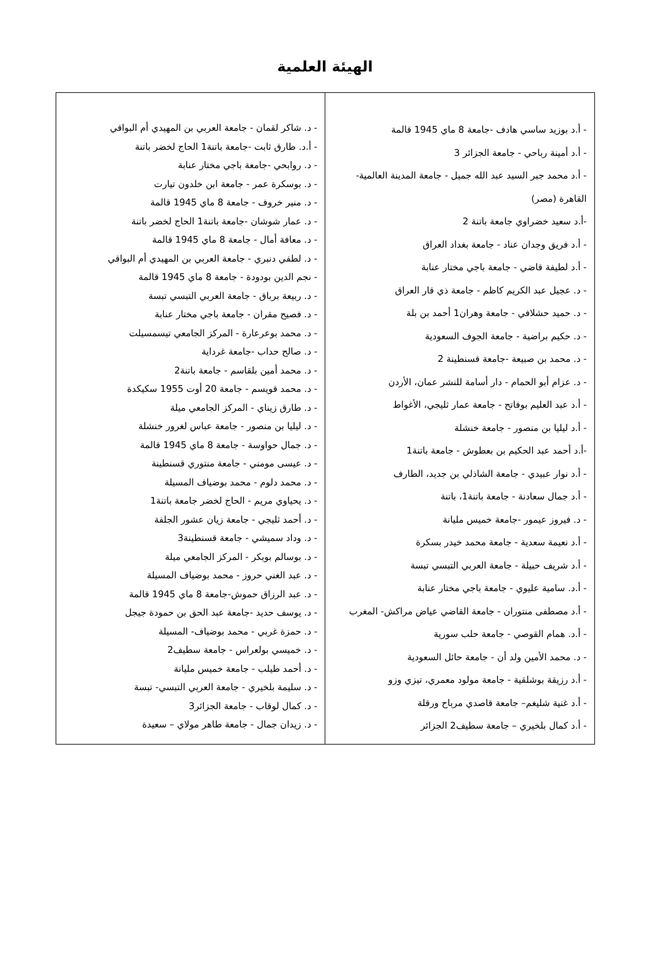الهيئة العلمية
| - أ.د بوزيد ساسي هادف -جامعة 8 ماي 1945 قالمة - أ.د أمينة رباحي - جامعة الجزائر 3 - أ.د محمد جبر السيد عبد الله جميل - جامعة المدينة العالمية- القاهرة (مصر) -أ.د سعيد خضراوي جامعة باتنة 2 - أ.د فريق وجدان عناد - جامعة بغداد العراق - أ.د لطيفة قاضي - جامعة باجي مختار عنابة - د. عجيل عبد الكريم كاظم - جامعة ذي قار العراق - د. حميد حشلافي - جامعة وهران1 أحمد بن بلة - د. حكيم براضية - جامعة الجوف السعودية - د. محمد بن صبيعة -جامعة قسنطينة 2 - د. عزام أبو الحمام - دار أسامة للنشر عمان، الأردن - أ.د عبد العليم بوفاتح - جامعة عمار ثليجي، الأغواط - أ.د ليليا بن منصور - جامعة خنشلة -أ.د أحمد عبد الحكيم بن بعطوش - جامعة باتنة1 - أ.د نوار عبيدي - جامعة الشاذلي بن جديد، الطارف - أ.د جمال سعادنة - جامعة باتنة1، باتنة - د. فيروز عيمور -جامعة خميس مليانة - أ.د نعيمة سعدية - جامعة محمد خيدر بسكرة - أ.د شريف حبيلة - جامعة العربي التبسي تبسة - أ.د. سامية عليوي - جامعة باجي مختار عنابة - أ.د مصطفى منتوران - جامعة القاضي عياض مراكش- المغرب - أ.د. همام القوصي - جامعة حلب سورية - د. محمد الأمين ولد أن - جامعة حائل السعودية - أ.د رزيقة بوشلقية - جامعة مولود معمري، تيزي وزو - أ.د غنية شليغم– جامعة قاصدي مرباح ورقلة - أ.د كمال بلخيري – جامعة سطيف2 الجزائر | - د. شاكر لقمان - جامعة العربي بن المهيدي أم البواقي - أ.د. طارق ثابت -جامعة باتنة1 الحاج لخضر باتنة - د. روابحي -جامعة باجي مختار عنابة - د. بوسكرة عمر - جامعة ابن خلدون تيارت - د. منير خروف - جامعة 8 ماي 1945 قالمة - د. عمار شوشان -جامعة باتنة1 الحاج لخضر باتنة - د. معافة أمال - جامعة 8 ماي 1945 قالمة - د. لطفي دنبري - جامعة العربي بن المهيدي أم البواقي - نجم الدين بودودة - جامعة 8 ماي 1945 قالمة - د. ربيعة برباق - جامعة العربي التبسي تبسة - د. فصيح مقران - جامعة باجي مختار عنابة - د. محمد بوعرعارة - المركز الجامعي تيسمسيلت - د. صالح حداب -جامعة غرداية - د. محمد أمين بلقاسم - جامعة باتنة2 - د. محمد قويسم - جامعة 20 أوت 1955 سكيكدة - د. طارق زيناي - المركز الجامعي ميلة - د. ليليا بن منصور - جامعة عباس لغرور خنشلة - د. جمال حواوسة - جامعة 8 ماي 1945 قالمة - د. عيسى مومني - جامعة منتوري قسنطينة - د. محمد دلوم - محمد بوضياف المسيلة - د. يحياوي مريم - الحاج لخضر جامعة باتنة1 - د. أحمد ثليجي - جامعة زيان عشور الجلفة - د. وداد سميشي - جامعة قسنطينة3 - د. بوسالم بوبكر - المركز الجامعي ميلة - د. عبد الغني حروز - محمد بوضياف المسيلة - د. عبد الرزاق حموش-جامعة 8 ماي 1945 قالمة - د. يوسف حديد -جامعة عبد الحق بن حمودة جيجل - د. حمزة غربي - محمد بوضياف- المسيلة - د. خميسي بولعراس - جامعة سطيف2 - د. أحمد طيلب - جامعة خميس مليانة - د. سليمة بلخيري - جامعة العربي التبسي- تبسة - د. كمال لوقاب - جامعة الجزائر3 - د. زيدان جمال - جامعة طاهر مولاي – سعيدة |